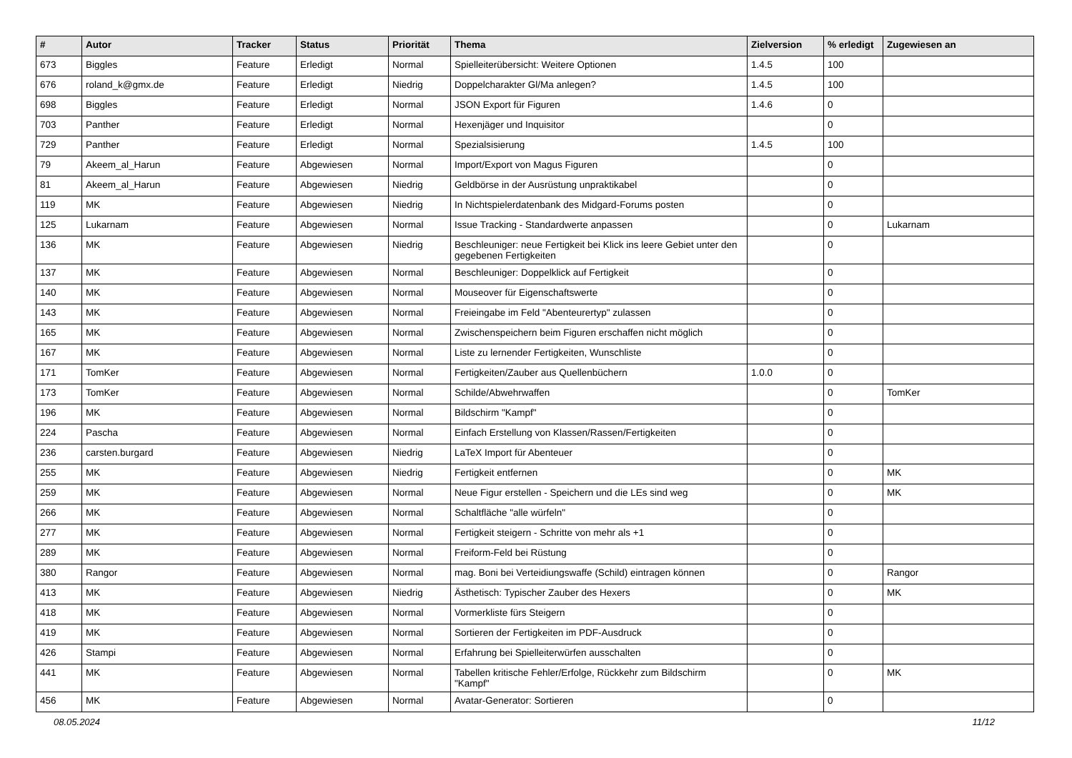| # | Autor | Tracker | Status | Priorität | Thema | Zielversion | % erledigt | Zugewiesen an |
| --- | --- | --- | --- | --- | --- | --- | --- | --- |
| 673 | Biggles | Feature | Erledigt | Normal | Spielleiterübersicht: Weitere Optionen | 1.4.5 | 100 | |
| 676 | roland_k@gmx.de | Feature | Erledigt | Niedrig | Doppelcharakter Gl/Ma anlegen? | 1.4.5 | 100 | |
| 698 | Biggles | Feature | Erledigt | Normal | JSON Export für Figuren | 1.4.6 | 0 | |
| 703 | Panther | Feature | Erledigt | Normal | Hexenjäger und Inquisitor | | 0 | |
| 729 | Panther | Feature | Erledigt | Normal | Spezialsisierung | 1.4.5 | 100 | |
| 79 | Akeem_al_Harun | Feature | Abgewiesen | Normal | Import/Export von Magus Figuren | | 0 | |
| 81 | Akeem_al_Harun | Feature | Abgewiesen | Niedrig | Geldbörse in der Ausrüstung unpraktikabel | | 0 | |
| 119 | MK | Feature | Abgewiesen | Niedrig | In Nichtspielerdatenbank des Midgard-Forums posten | | 0 | |
| 125 | Lukarnam | Feature | Abgewiesen | Normal | Issue Tracking - Standardwerte anpassen | | 0 | Lukarnam |
| 136 | MK | Feature | Abgewiesen | Niedrig | Beschleuniger: neue Fertigkeit bei Klick ins leere Gebiet unter den gegebenen Fertigkeiten | | 0 | |
| 137 | MK | Feature | Abgewiesen | Normal | Beschleuniger: Doppelklick auf Fertigkeit | | 0 | |
| 140 | MK | Feature | Abgewiesen | Normal | Mouseover für Eigenschaftswerte | | 0 | |
| 143 | MK | Feature | Abgewiesen | Normal | Freieingabe im Feld "Abenteurertyp" zulassen | | 0 | |
| 165 | MK | Feature | Abgewiesen | Normal | Zwischenspeichern beim Figuren erschaffen nicht möglich | | 0 | |
| 167 | MK | Feature | Abgewiesen | Normal | Liste zu lernender Fertigkeiten, Wunschliste | | 0 | |
| 171 | TomKer | Feature | Abgewiesen | Normal | Fertigkeiten/Zauber aus Quellenbüchern | 1.0.0 | 0 | |
| 173 | TomKer | Feature | Abgewiesen | Normal | Schilde/Abwehrwaffen | | 0 | TomKer |
| 196 | MK | Feature | Abgewiesen | Normal | Bildschirm "Kampf" | | 0 | |
| 224 | Pascha | Feature | Abgewiesen | Normal | Einfach Erstellung von Klassen/Rassen/Fertigkeiten | | 0 | |
| 236 | carsten.burgard | Feature | Abgewiesen | Niedrig | LaTeX Import für Abenteuer | | 0 | |
| 255 | MK | Feature | Abgewiesen | Niedrig | Fertigkeit entfernen | | 0 | MK |
| 259 | MK | Feature | Abgewiesen | Normal | Neue Figur erstellen - Speichern und die LEs sind weg | | 0 | MK |
| 266 | MK | Feature | Abgewiesen | Normal | Schaltfläche "alle würfeln" | | 0 | |
| 277 | MK | Feature | Abgewiesen | Normal | Fertigkeit steigern - Schritte von mehr als +1 | | 0 | |
| 289 | MK | Feature | Abgewiesen | Normal | Freiform-Feld bei Rüstung | | 0 | |
| 380 | Rangor | Feature | Abgewiesen | Normal | mag. Boni bei Verteidiungswaffe (Schild) eintragen können | | 0 | Rangor |
| 413 | MK | Feature | Abgewiesen | Niedrig | Ästhetisch: Typischer Zauber des Hexers | | 0 | MK |
| 418 | MK | Feature | Abgewiesen | Normal | Vormerkliste fürs Steigern | | 0 | |
| 419 | MK | Feature | Abgewiesen | Normal | Sortieren der Fertigkeiten im PDF-Ausdruck | | 0 | |
| 426 | Stampi | Feature | Abgewiesen | Normal | Erfahrung bei Spielleiterwürfen ausschalten | | 0 | |
| 441 | MK | Feature | Abgewiesen | Normal | Tabellen kritische Fehler/Erfolge, Rückkehr zum Bildschirm "Kampf" | | 0 | MK |
| 456 | MK | Feature | Abgewiesen | Normal | Avatar-Generator: Sortieren | | 0 | |
08.05.2024 11/12